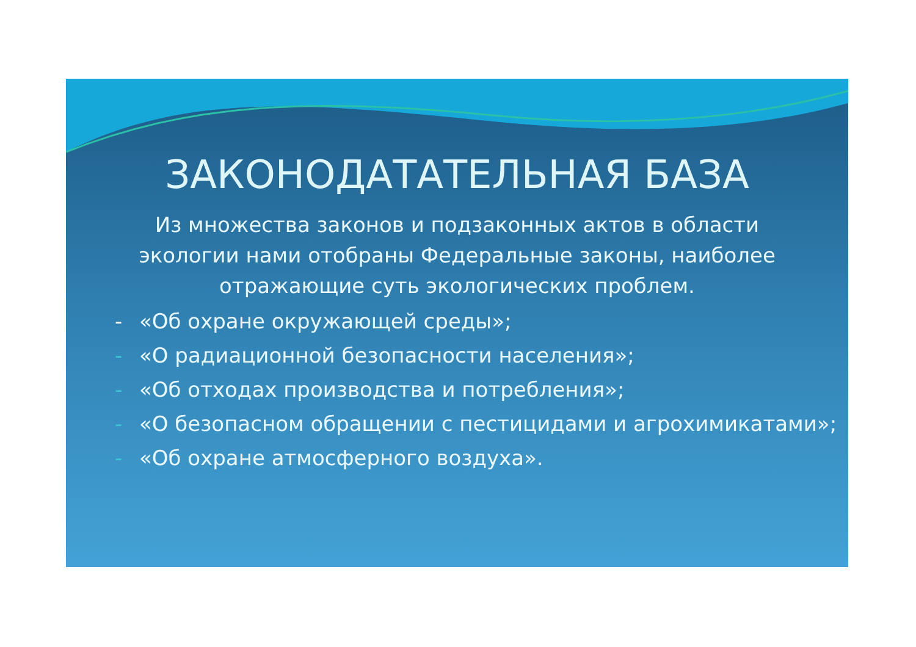ЗАКОНОДАТАТЕЛЬНАЯ БАЗА
Из множества законов и подзаконных актов в области экологии нами отобраны Федеральные законы, наиболее отражающие суть экологических проблем.
- «Об охране окружающей среды»;
- «О радиационной безопасности населения»;
- «Об отходах производства и потребления»;
- «О безопасном обращении с пестицидами и агрохимикатами»;
- «Об охране атмосферного воздуха».